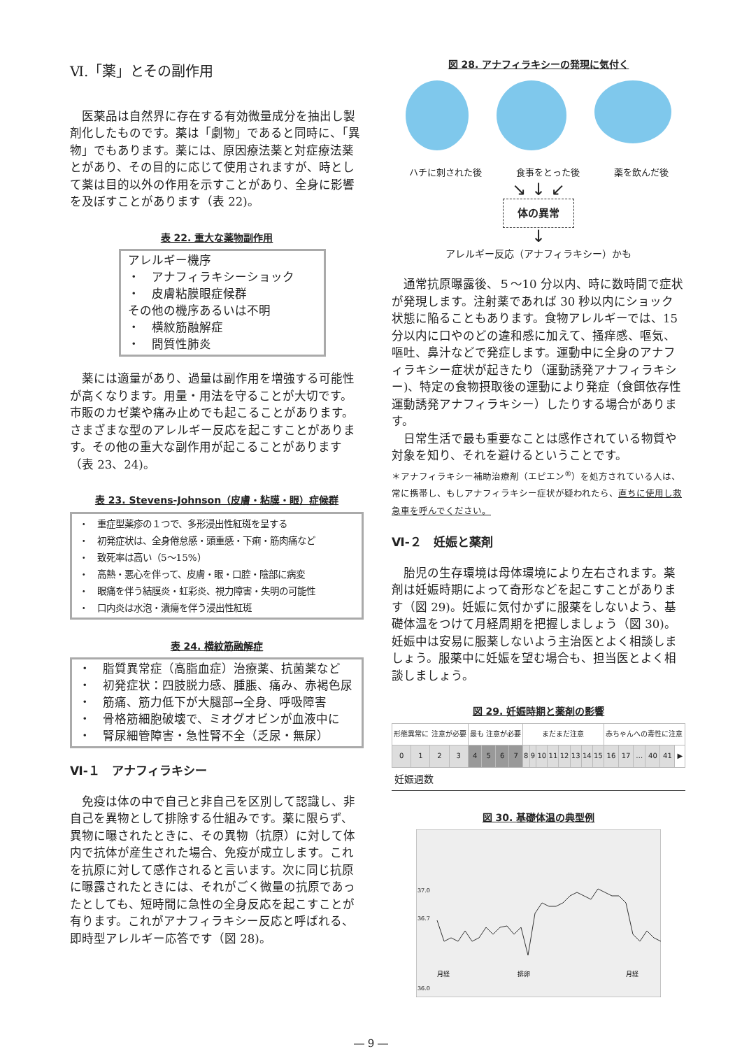Ⅵ.「薬」とその副作用
医薬品は自然界に存在する有効微量成分を抽出し製剤化したものです。薬は「劇物」であると同時に、「異物」でもあります。薬には、原因療法薬と対症療法薬とがあり、その目的に応じて使用されますが、時として薬は目的以外の作用を示すことがあり、全身に影響を及ぼすことがあります（表 22)。
表 22. 重大な薬物副作用
アレルギー機序
・　アナフィラキシーショック
・　皮膚粘膜眼症候群
その他の機序あるいは不明
・　横紋筋融解症
・　間質性肺炎
薬には適量があり、過量は副作用を増強する可能性が高くなります。用量・用法を守ることが大切です。市販のカゼ薬や痛み止めでも起こることがあります。さまざまな型のアレルギー反応を起こすことがあります。その他の重大な副作用が起こることがあります（表 23、24)。
表 23. Stevens-Johnson（皮膚・粘膜・眼）症候群
・　重症型薬疹の１つで、多形浸出性紅斑を呈する
・　初発症状は、全身倦怠感・頭重感・下痢・筋肉痛など
・　致死率は高い（5～15%）
・　高熱・悪心を伴って、皮膚・眼・口腔・陰部に病変
・　眼痛を伴う結膜炎・虹彩炎、視力障害・失明の可能性
・　口内炎は水泡・潰瘍を伴う浸出性紅斑
表 24. 横紋筋融解症
・　脂質異常症（高脂血症）治療薬、抗菌薬など
・　初発症状：四肢脱力感、腫脹、痛み、赤褐色尿
・　筋痛、筋力低下が大腿部→全身、呼吸障害
・　骨格筋細胞破壊で、ミオグオビンが血液中に
・　腎尿細管障害・急性腎不全（乏尿・無尿）
Ⅵ-１　アナフィラキシー
免疫は体の中で自己と非自己を区別して認識し、非自己を異物として排除する仕組みです。薬に限らず、異物に曝されたときに、その異物（抗原）に対して体内で抗体が産生された場合、免疫が成立します。これを抗原に対して感作されると言います。次に同じ抗原に曝露されたときには、それがごく微量の抗原であったとしても、短時間に急性の全身反応を起こすことが有ります。これがアナフィラキシー反応と呼ばれる、即時型アレルギー応答です（図 28)。
図 28. アナフィラキシーの発現に気付く
ハチに刺された後 食事をとった後 薬を飲んだ後
↘ ↓ ↙
体の異常
↓
アレルギー反応（アナフィラキシー）かも
通常抗原曝露後、５～10 分以内、時に数時間で症状が発現します。注射薬であれば 30 秒以内にショック状態に陥ることもあります。食物アレルギーでは、15 分以内に口やのどの違和感に加えて、掻痒感、嘔気、嘔吐、鼻汁などで発症します。運動中に全身のアナフィラキシー症状が起きたり（運動誘発アナフィラキシー)、特定の食物摂取後の運動により発症（食餌依存性運動誘発アナフィラキシー）したりする場合があります。
日常生活で最も重要なことは感作されている物質や対象を知り、それを避けるということです。
＊アナフィラキシー補助治療剤（エピエン<sup>®</sup>）を処方されている人は、常に携帯し、もしアナフィラキシー症状が疑われたら、直ちに使用し救急車を呼んでください。
Ⅵ-２　妊娠と薬剤
胎児の生存環境は母体環境により左右されます。薬剤は妊娠時期によって奇形などを起こすことがあります（図 29)。妊娠に気付かずに服薬をしないよう、基礎体温をつけて月経周期を把握しましょう（図 30)。妊娠中は安易に服薬しないよう主治医とよく相談しましょう。服薬中に妊娠を望む場合も、担当医とよく相談しましょう。
図 29. 妊娠時期と薬剤の影響
| 形態異常に 注意が必要 | | | | 最も 注意が必要 | | | | まだまだ注意 | | | | | | | | 赤ちゃんへの毒性に注意 | | | | | |
| 0 | 1 | 2 | 3 | 4 | 5 | 6 | 7 | 8 | 9 | 10 | 11 | 12 | 13 | 14 | 15 | 16 | 17 | … | 40 | 41 | ▶ |
妊娠週数
図 30. 基礎体温の典型例
37.0
36.7
36.0
月経
排卵
月経
― 9 ―